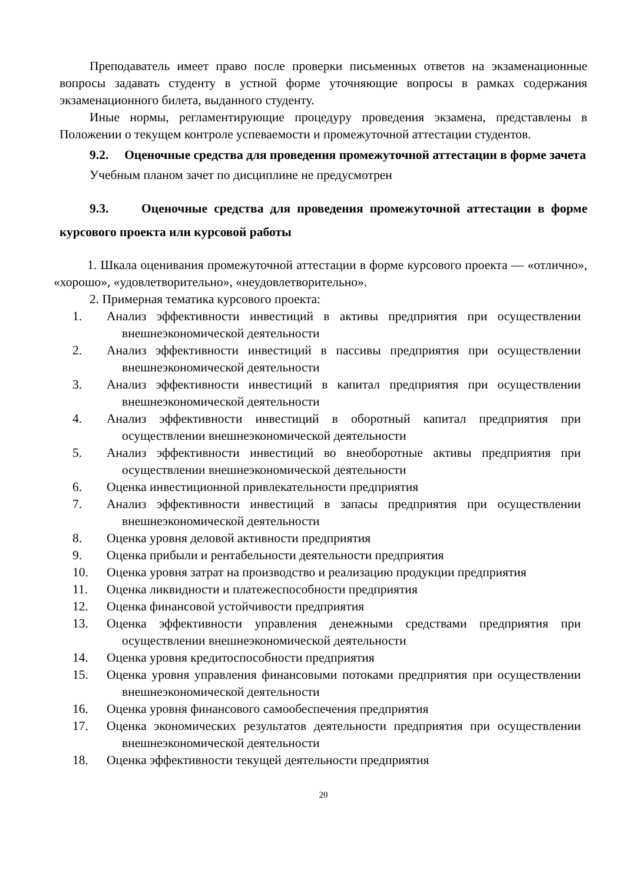Преподаватель имеет право после проверки письменных ответов на экзаменационные вопросы задавать студенту в устной форме уточняющие вопросы в рамках содержания экзаменационного билета, выданного студенту.
Иные нормы, регламентирующие процедуру проведения экзамена, представлены в Положении о текущем контроле успеваемости и промежуточной аттестации студентов.
9.2. Оценочные средства для проведения промежуточной аттестации в форме зачета
Учебным планом зачет по дисциплине не предусмотрен
9.3. Оценочные средства для проведения промежуточной аттестации в форме курсового проекта или курсовой работы
1. Шкала оценивания промежуточной аттестации в форме курсового проекта — «отлично», «хорошо», «удовлетворительно», «неудовлетворительно».
2. Примерная тематика курсового проекта:
1. Анализ эффективности инвестиций в активы предприятия при осуществлении внешнеэкономической деятельности
2. Анализ эффективности инвестиций в пассивы предприятия при осуществлении внешнеэкономической деятельности
3. Анализ эффективности инвестиций в капитал предприятия при осуществлении внешнеэкономической деятельности
4. Анализ эффективности инвестиций в оборотный капитал предприятия при осуществлении внешнеэкономической деятельности
5. Анализ эффективности инвестиций во внеоборотные активы предприятия при осуществлении внешнеэкономической деятельности
6. Оценка инвестиционной привлекательности предприятия
7. Анализ эффективности инвестиций в запасы предприятия при осуществлении внешнеэкономической деятельности
8. Оценка уровня деловой активности предприятия
9. Оценка прибыли и рентабельности деятельности предприятия
10. Оценка уровня затрат на производство и реализацию продукции предприятия
11. Оценка ликвидности и платежеспособности предприятия
12. Оценка финансовой устойчивости предприятия
13. Оценка эффективности управления денежными средствами предприятия при осуществлении внешнеэкономической деятельности
14. Оценка уровня кредитоспособности предприятия
15. Оценка уровня управления финансовыми потоками предприятия при осуществлении внешнеэкономической деятельности
16. Оценка уровня финансового самообеспечения предприятия
17. Оценка экономических результатов деятельности предприятия при осуществлении внешнеэкономической деятельности
18. Оценка эффективности текущей деятельности предприятия
20